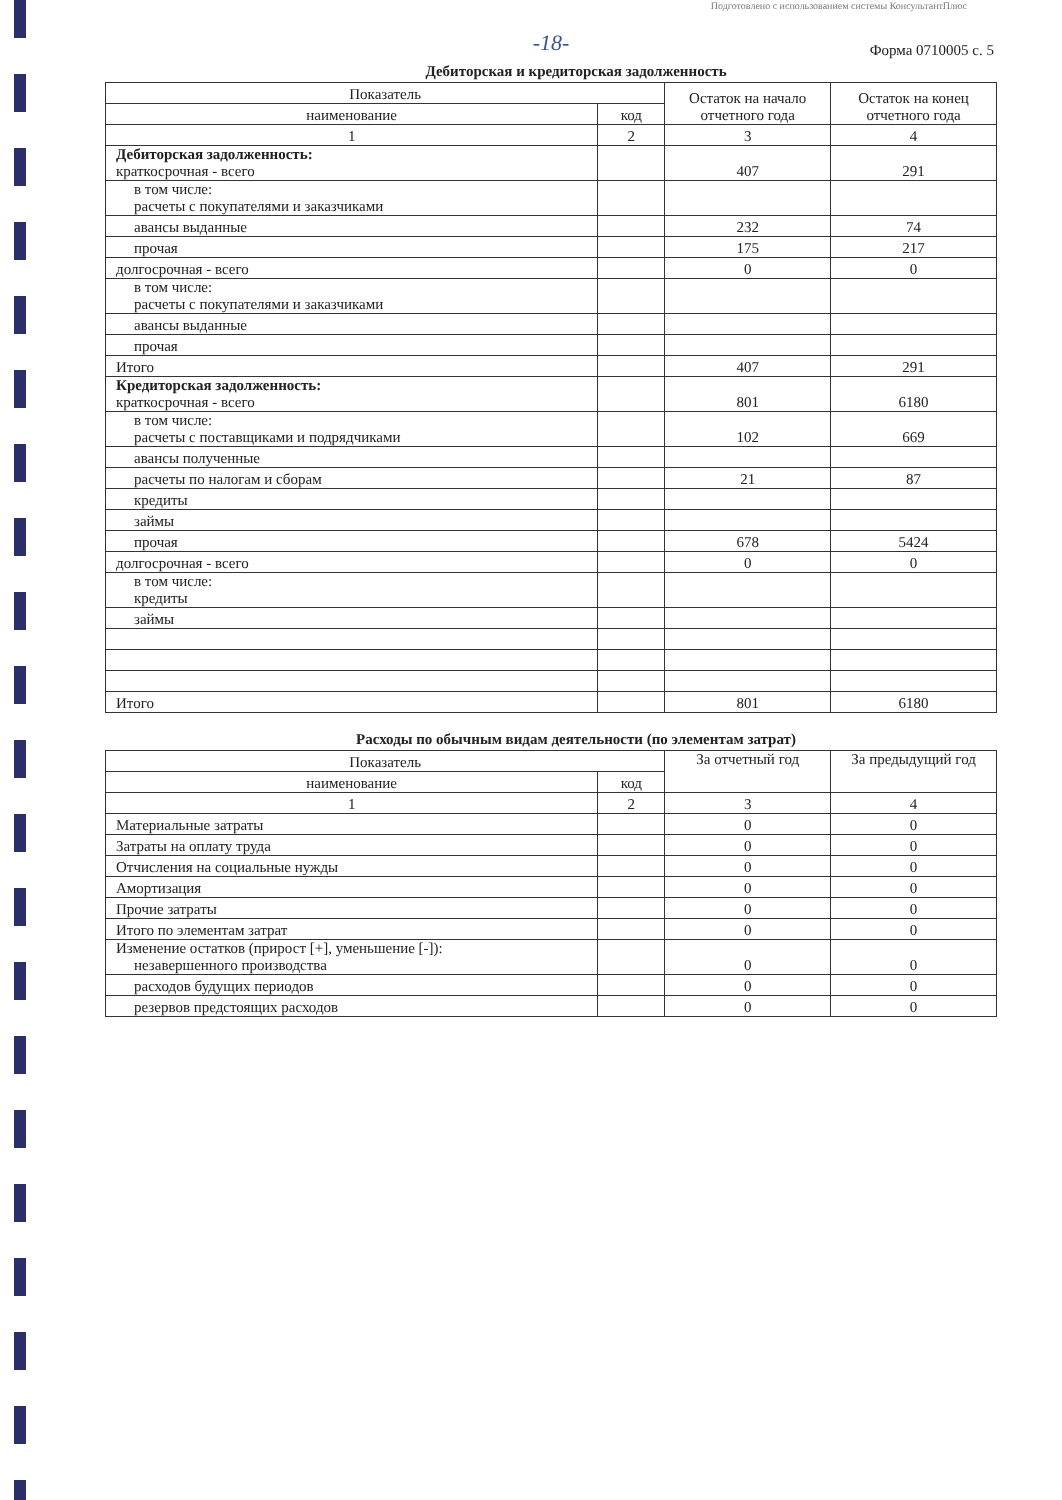Подготовлено с использованием системы КонсультантПлюс
-18-
Форма 0710005 с. 5
Дебиторская и кредиторская задолженность
| Показатель | | Остаток на начало отчетного года | Остаток на конец отчетного года |
| --- | --- | --- | --- |
| наименование | код | | |
| 1 | 2 | 3 | 4 |
| Дебиторская задолженность: краткосрочная - всего | | 407 | 291 |
| в том числе: расчеты с покупателями и заказчиками | | | |
| авансы выданные | | 232 | 74 |
| прочая | | 175 | 217 |
| долгосрочная - всего | | 0 | 0 |
| в том числе: расчеты с покупателями и заказчиками | | | |
| авансы выданные | | | |
| прочая | | | |
| Итого | | 407 | 291 |
| Кредиторская задолженность: краткосрочная - всего | | 801 | 6180 |
| в том числе: расчеты с поставщиками и подрядчиками | | 102 | 669 |
| авансы полученные | | | |
| расчеты по налогам и сборам | | 21 | 87 |
| кредиты | | | |
| займы | | | |
| прочая | | 678 | 5424 |
| долгосрочная - всего | | 0 | 0 |
| в том числе: кредиты | | | |
| займы | | | |
| Итого | | 801 | 6180 |
Расходы по обычным видам деятельности (по элементам затрат)
| Показатель | | За отчетный год | За предыдущий год |
| --- | --- | --- | --- |
| наименование | код | | |
| 1 | 2 | 3 | 4 |
| Материальные затраты | | 0 | 0 |
| Затраты на оплату труда | | 0 | 0 |
| Отчисления на социальные нужды | | 0 | 0 |
| Амортизация | | 0 | 0 |
| Прочие затраты | | 0 | 0 |
| Итого по элементам затрат | | 0 | 0 |
| Изменение остатков (прирост [+], уменьшение [-]): незавершенного производства | | 0 | 0 |
| расходов будущих периодов | | 0 | 0 |
| резервов предстоящих расходов | | 0 | 0 |